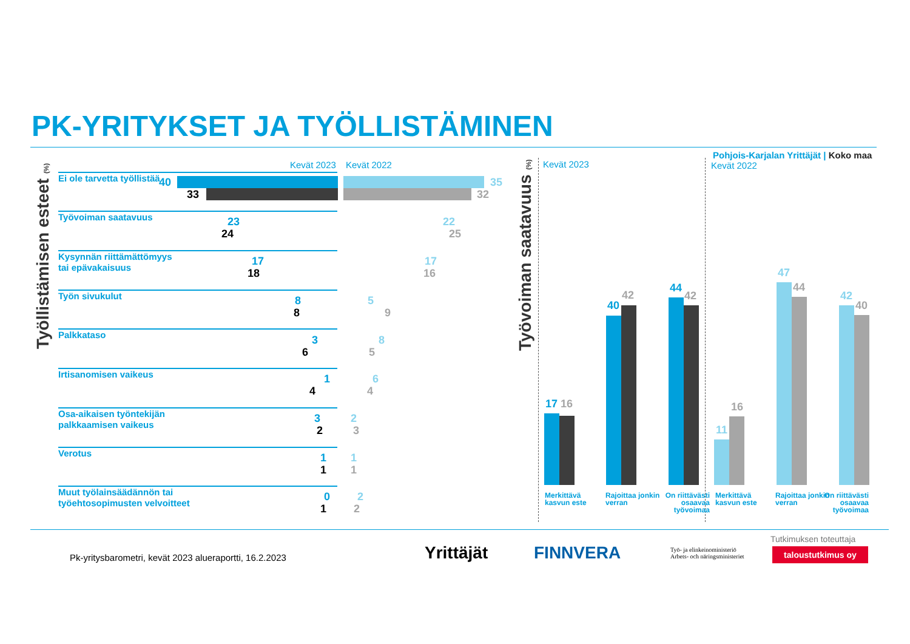PK-YRITYKSET JA TYÖLLISTÄMINEN
Työllistämisen esteet (%)
Kevät 2023 Kevät 2022
Ei ole tarvetta työllistää 40
33
35
32
Työvoiman saatavuus
Kysynnän riittämättömyys
tai epävakaisuus
Työn sivukulut
Palkkataso
Irtisanomisen vaikeus
Osa-aikaisen työntekijän
palkkaamisen vaikeus
Verotus
Muut työlainsäädännön tai
työehtosopimusten velvoitteet
23 22
24 25
17 17
18 16
8 5
8 9
3 8
6 5
1 6
4 4
3 2
2 3
1 1
1 1
0 2
1 2
Työvoiman saatavuus (%)
Pohjois-Karjalan Yrittäjät | Koko maa
Kevät 2023 Kevät 2022
17 16
40
42
44
42
11
16
47
44
42
40
Merkittävä kasvun este
Rajoittaa jonkin verran
On riittävästi osaavaa työvoimaa
Merkittävä kasvun este
Rajoittaa jonkin verran
On riittävästi osaavaa työvoimaa
Pk-yritysbarometri, kevät 2023 alueraportti, 16.2.2023
Yrittäjät FINNVERA
Työ- ja elinkeinoministeriö
Arbets- och näringsministeriet
Tutkimuksen toteuttaja
taloustutkimus oy